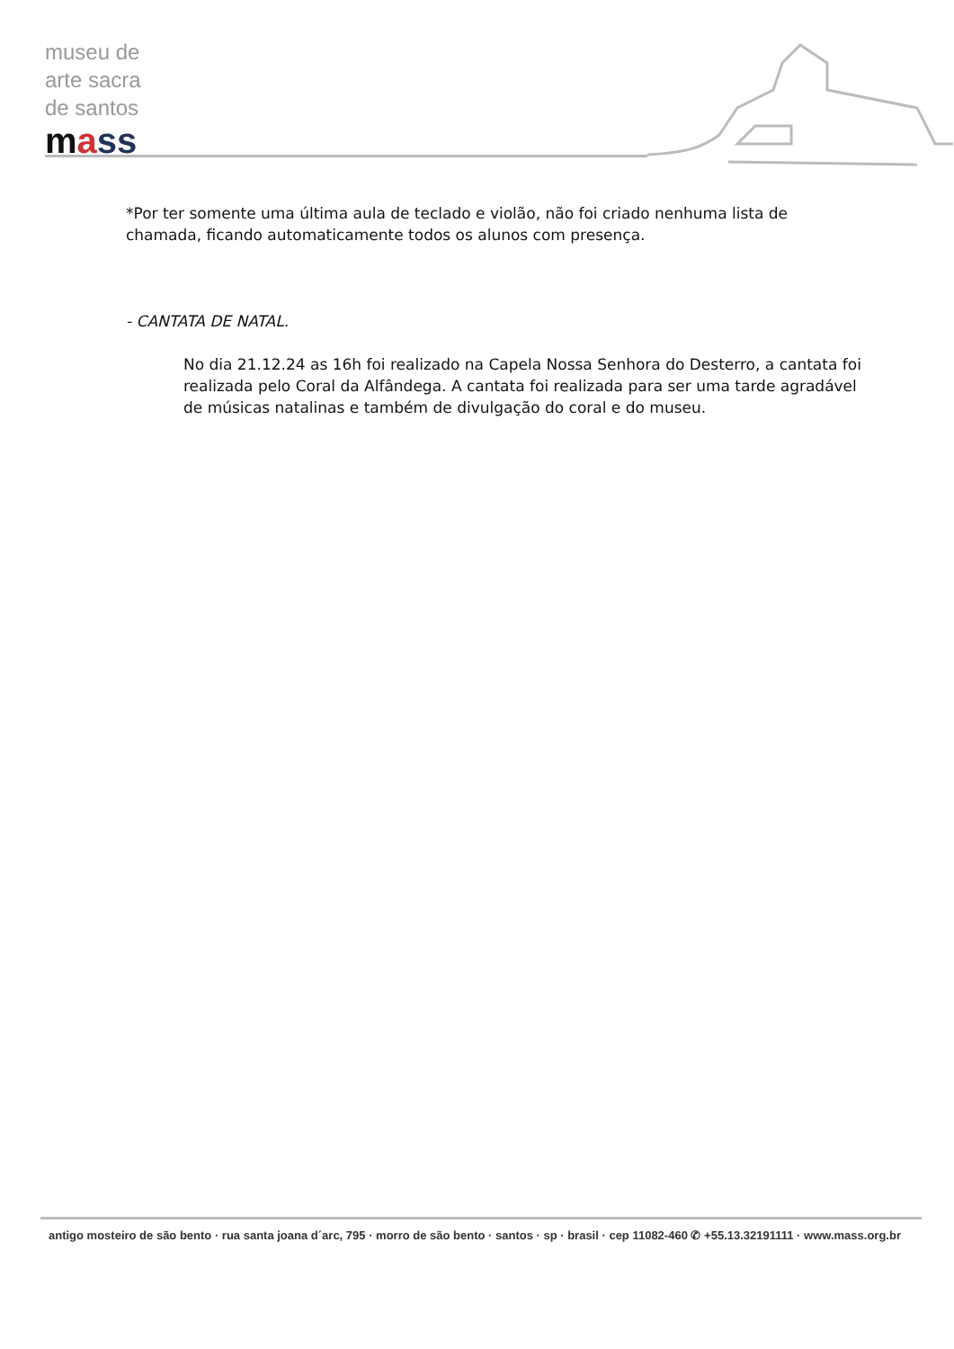museu de
arte sacra
de santos
mass
*Por ter somente uma última aula de teclado e violão, não foi criado nenhuma lista de chamada, ficando automaticamente todos os alunos com presença.
- CANTATA DE NATAL.
No dia 21.12.24 as 16h foi realizado na Capela Nossa Senhora do Desterro, a cantata foi realizada pelo Coral da Alfândega. A cantata foi realizada para ser uma tarde agradável de músicas natalinas e também de divulgação do coral e do museu.
antigo mosteiro de são bento · rua santa joana d´arc, 795 · morro de são bento · santos · sp · brasil · cep 11082-460 ✆ +55.13.32191111 · www.mass.org.br